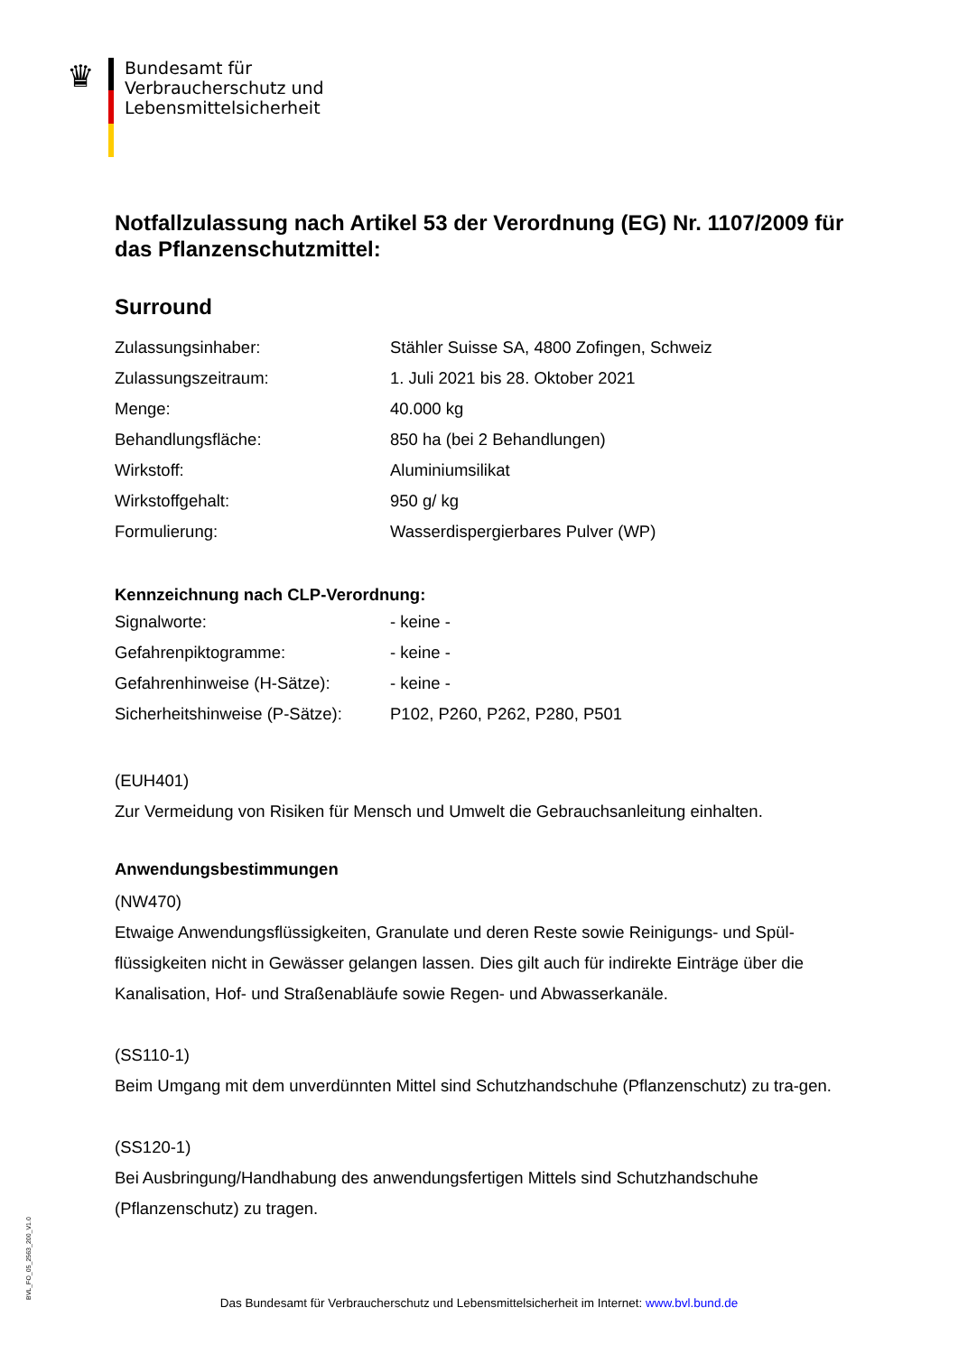♛
Bundesamt für
Verbraucherschutz und
Lebensmittelsicherheit
Notfallzulassung nach Artikel 53 der Verordnung (EG) Nr. 1107/2009 für das Pflanzenschutzmittel:
Surround
| Zulassungsinhaber: | Stähler Suisse SA, 4800 Zofingen, Schweiz |
| Zulassungszeitraum: | 1. Juli 2021 bis 28. Oktober 2021 |
| Menge: | 40.000 kg |
| Behandlungsfläche: | 850 ha (bei 2 Behandlungen) |
| Wirkstoff: | Aluminiumsilikat |
| Wirkstoffgehalt: | 950 g/ kg |
| Formulierung: | Wasserdispergierbares Pulver (WP) |
Kennzeichnung nach CLP-Verordnung:
| Signalworte: | - keine - |
| Gefahrenpiktogramme: | - keine - |
| Gefahrenhinweise (H-Sätze): | - keine - |
| Sicherheitshinweise (P-Sätze): | P102, P260, P262, P280, P501 |
(EUH401)
Zur Vermeidung von Risiken für Mensch und Umwelt die Gebrauchsanleitung einhalten.
Anwendungsbestimmungen
(NW470)
Etwaige Anwendungsflüssigkeiten, Granulate und deren Reste sowie Reinigungs- und Spül-flüssigkeiten nicht in Gewässer gelangen lassen. Dies gilt auch für indirekte Einträge über die Kanalisation, Hof- und Straßenabläufe sowie Regen- und Abwasserkanäle.
(SS110-1)
Beim Umgang mit dem unverdünnten Mittel sind Schutzhandschuhe (Pflanzenschutz) zu tra-gen.
(SS120-1)
Bei Ausbringung/Handhabung des anwendungsfertigen Mittels sind Schutzhandschuhe (Pflanzenschutz) zu tragen.
BVL_FO_05_2563_200_V1.0
Das Bundesamt für Verbraucherschutz und Lebensmittelsicherheit im Internet: www.bvl.bund.de